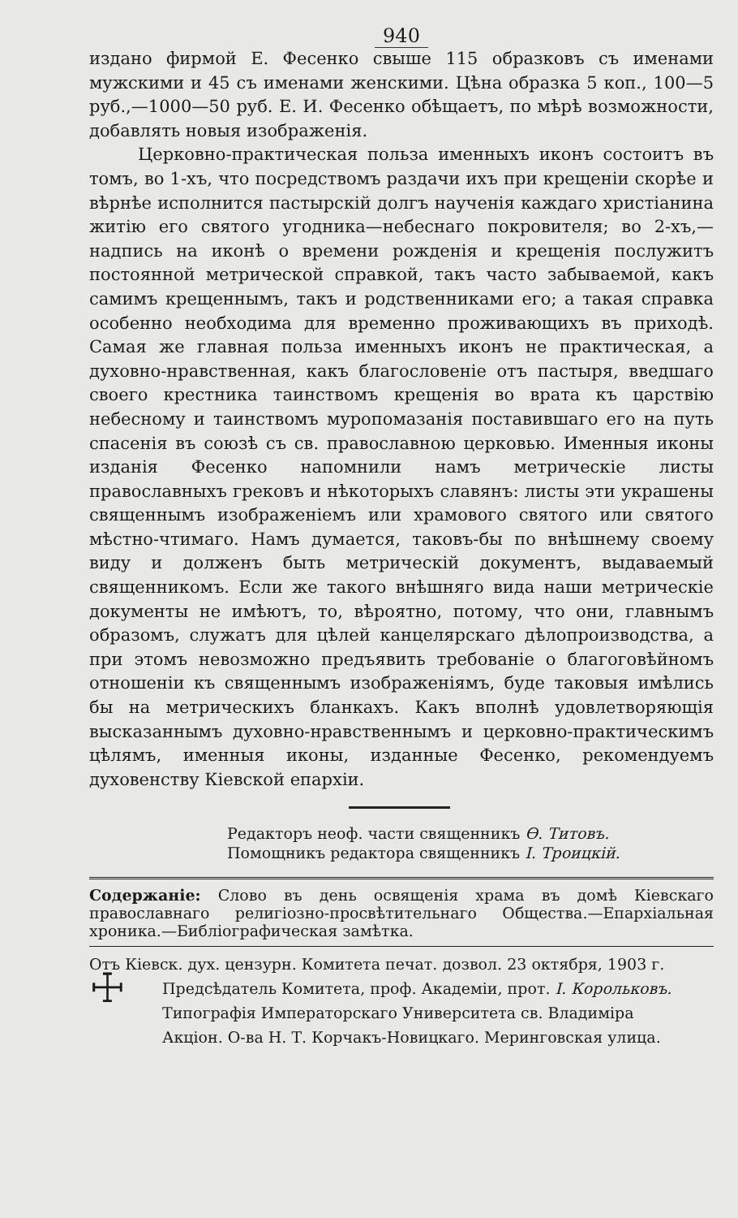940
издано фирмой Е. Фесенко свыше 115 образковъ съ именами мужскими и 45 съ именами женскими. Цѣна образка 5 коп., 100—5 руб.,—1000—50 руб. Е. И. Фесенко обѣщаетъ, по мѣрѣ возможности, добавлять новыя изображенія.
Церковно-практическая польза именныхъ иконъ состоитъ въ томъ, во 1-хъ, что посредствомъ раздачи ихъ при крещеніи скорѣе и вѣрнѣе исполнится пастырскій долгъ наученія каждаго христіанина житію его святого угодника—небеснаго покровителя; во 2-хъ,—надпись на иконѣ о времени рожденія и крещенія послужитъ постоянной метрической справкой, такъ часто забываемой, какъ самимъ крещеннымъ, такъ и родственниками его; а такая справка особенно необходима для временно проживающихъ въ приходѣ. Самая же главная польза именныхъ иконъ не практическая, а духовно-нравственная, какъ благословеніе отъ пастыря, введшаго своего крестника таинствомъ крещенія во врата къ царствію небесному и таинствомъ муропомазанія поставившаго его на путь спасенія въ союзѣ съ св. православною церковью. Именныя иконы изданія Фесенко напомнили намъ метрическіе листы православныхъ грековъ и нѣкоторыхъ славянъ: листы эти украшены священнымъ изображеніемъ или храмового святого или святого мѣстно-чтимаго. Намъ думается, таковъ-бы по внѣшнему своему виду и долженъ быть метрическій документъ, выдаваемый священникомъ. Если же такого внѣшняго вида наши метрическіе документы не имѣютъ, то, вѣроятно, потому, что они, главнымъ образомъ, служатъ для цѣлей канцелярскаго дѣлопроизводства, а при этомъ невозможно предъявить требованіе о благоговѣйномъ отношеніи къ священнымъ изображеніямъ, буде таковыя имѣлись бы на метрическихъ бланкахъ. Какъ вполнѣ удовлетворяющія высказаннымъ духовно-нравственнымъ и церковно-практическимъ цѣлямъ, именныя иконы, изданные Фесенко, рекомендуемъ духовенству Кіевской епархіи.
Редакторъ неоф. части священникъ Ѳ. Титовъ.
Помощникъ редактора священникъ І. Троицкій.
Содержаніе: Слово въ день освященія храма въ домѣ Кіевскаго православнаго религіозно-просвѣтительнаго Общества.—Епархіальная хроника.—Библіографическая замѣтка.
Отъ Кіевск. дух. цензурн. Комитета печат. дозвол. 23 октября, 1903 г.
☩
Предсѣдатель Комитета, проф. Академіи, прот. І. Корольковъ.
Типографія Императорскаго Университета св. Владиміра
Акціон. О-ва Н. Т. Корчакъ-Новицкаго. Меринговская улица.